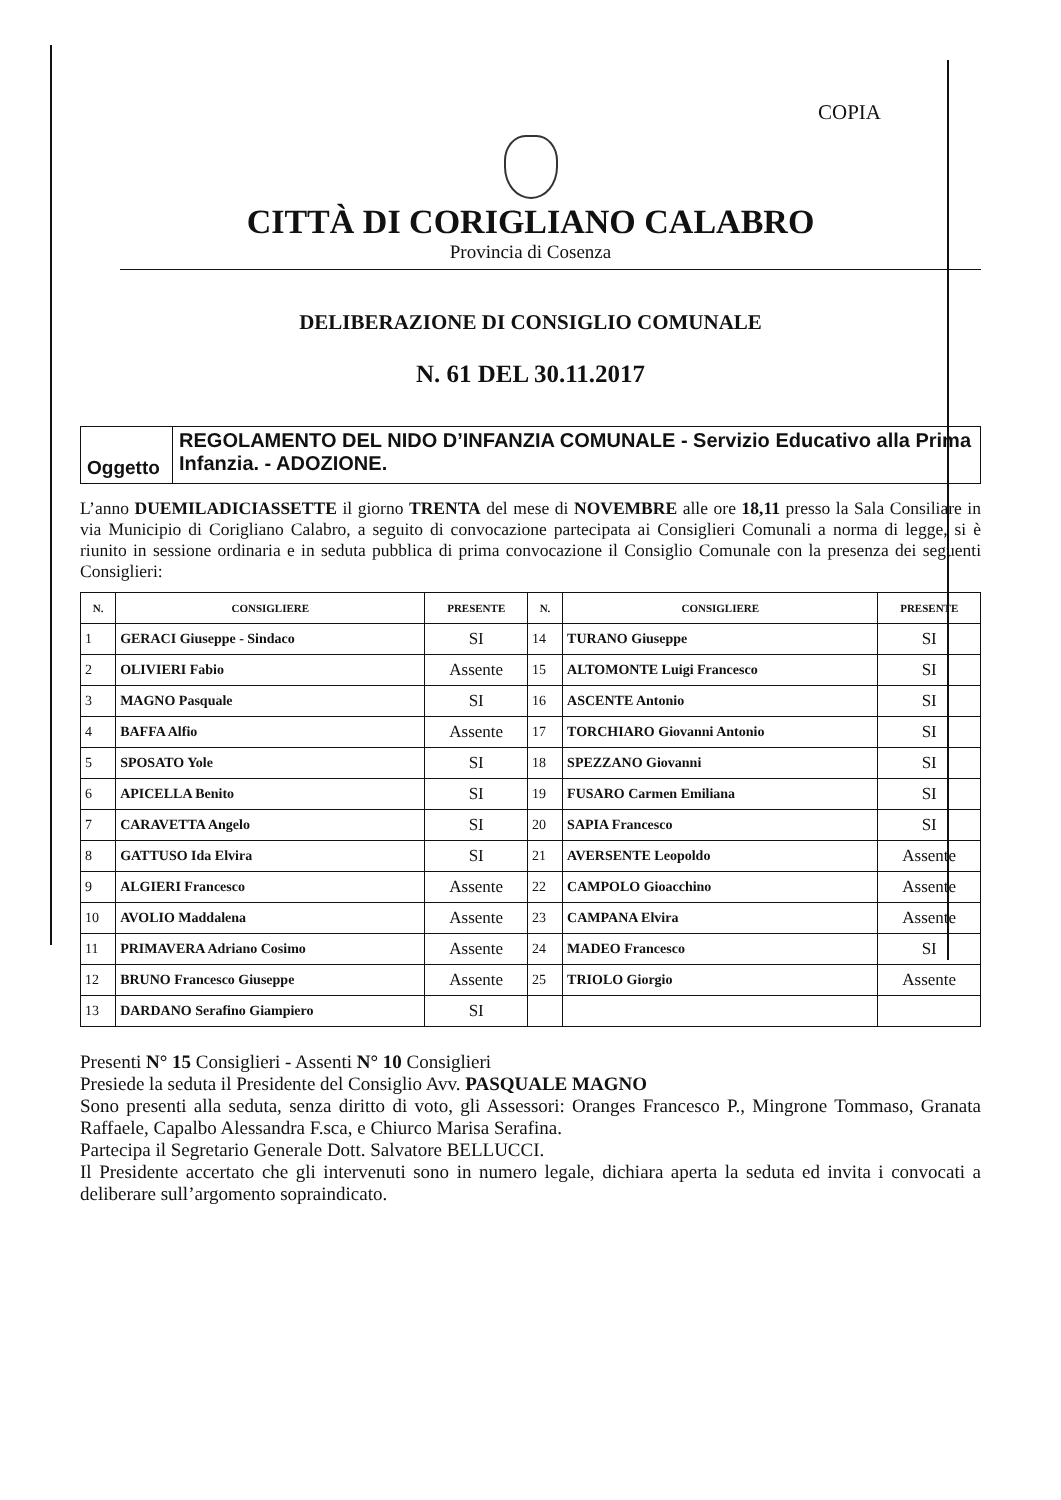COPIA
CITTÀ DI CORIGLIANO CALABRO
Provincia di Cosenza
DELIBERAZIONE DI CONSIGLIO COMUNALE
N. 61 DEL 30.11.2017
Oggetto
REGOLAMENTO DEL NIDO D’INFANZIA COMUNALE - Servizio Educativo alla Prima Infanzia. - ADOZIONE.
L’anno DUEMILADICIASSETTE il giorno TRENTA del mese di NOVEMBRE alle ore 18,11 presso la Sala Consiliare in via Municipio di Corigliano Calabro, a seguito di convocazione partecipata ai Consiglieri Comunali a norma di legge, si è riunito in sessione ordinaria e in seduta pubblica di prima convocazione il Consiglio Comunale con la presenza dei seguenti Consiglieri:
| N. | CONSIGLIERE | PRESENTE | N. | CONSIGLIERE | PRESENTE |
| --- | --- | --- | --- | --- | --- |
| 1 | GERACI Giuseppe - Sindaco | SI | 14 | TURANO Giuseppe | SI |
| 2 | OLIVIERI Fabio | Assente | 15 | ALTOMONTE Luigi Francesco | SI |
| 3 | MAGNO Pasquale | SI | 16 | ASCENTE Antonio | SI |
| 4 | BAFFA Alfio | Assente | 17 | TORCHIARO Giovanni Antonio | SI |
| 5 | SPOSATO Yole | SI | 18 | SPEZZANO Giovanni | SI |
| 6 | APICELLA Benito | SI | 19 | FUSARO Carmen Emiliana | SI |
| 7 | CARAVETTA Angelo | SI | 20 | SAPIA Francesco | SI |
| 8 | GATTUSO Ida Elvira | SI | 21 | AVERSENTE Leopoldo | Assente |
| 9 | ALGIERI Francesco | Assente | 22 | CAMPOLO Gioacchino | Assente |
| 10 | AVOLIO Maddalena | Assente | 23 | CAMPANA Elvira | Assente |
| 11 | PRIMAVERA Adriano Cosimo | Assente | 24 | MADEO Francesco | SI |
| 12 | BRUNO Francesco Giuseppe | Assente | 25 | TRIOLO Giorgio | Assente |
| 13 | DARDANO Serafino Giampiero | SI | | | |
Presenti N° 15 Consiglieri - Assenti N° 10 Consiglieri
Presiede la seduta il Presidente del Consiglio Avv. PASQUALE MAGNO
Sono presenti alla seduta, senza diritto di voto, gli Assessori: Oranges Francesco P., Mingrone Tommaso, Granata Raffaele, Capalbo Alessandra F.sca, e Chiurco Marisa Serafina.
Partecipa il Segretario Generale Dott. Salvatore BELLUCCI.
Il Presidente accertato che gli intervenuti sono in numero legale, dichiara aperta la seduta ed invita i convocati a deliberare sull’argomento sopraindicato.